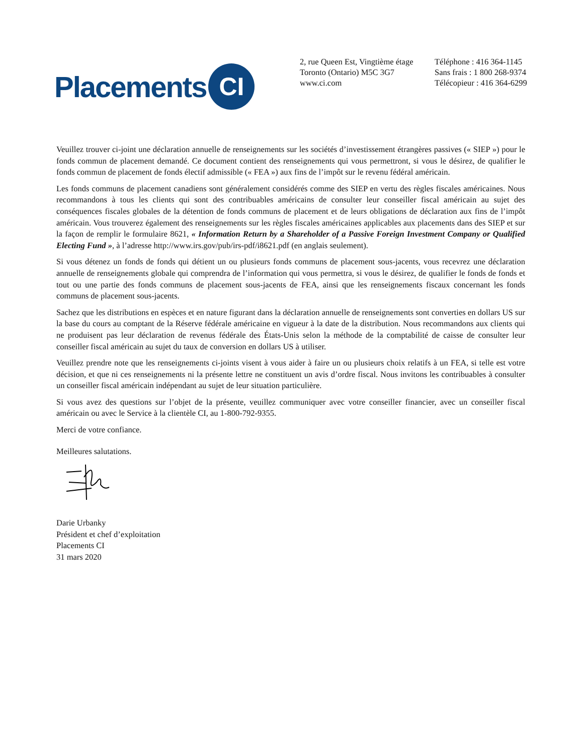Placements CI
2, rue Queen Est, Vingtième étage
Toronto (Ontario) M5C 3G7
www.ci.com
Téléphone : 416 364-1145
Sans frais : 1 800 268-9374
Télécopieur : 416 364-6299
Veuillez trouver ci-joint une déclaration annuelle de renseignements sur les sociétés d’investissement étrangères passives (« SIEP ») pour le fonds commun de placement demandé. Ce document contient des renseignements qui vous permettront, si vous le désirez, de qualifier le fonds commun de placement de fonds électif admissible (« FEA ») aux fins de l’impôt sur le revenu fédéral américain.
Les fonds communs de placement canadiens sont généralement considérés comme des SIEP en vertu des règles fiscales américaines. Nous recommandons à tous les clients qui sont des contribuables américains de consulter leur conseiller fiscal américain au sujet des conséquences fiscales globales de la détention de fonds communs de placement et de leurs obligations de déclaration aux fins de l’impôt américain. Vous trouverez également des renseignements sur les règles fiscales américaines applicables aux placements dans des SIEP et sur la façon de remplir le formulaire 8621, « Information Return by a Shareholder of a Passive Foreign Investment Company or Qualified Electing Fund », à l’adresse http://www.irs.gov/pub/irs-pdf/i8621.pdf (en anglais seulement).
Si vous détenez un fonds de fonds qui détient un ou plusieurs fonds communs de placement sous-jacents, vous recevrez une déclaration annuelle de renseignements globale qui comprendra de l’information qui vous permettra, si vous le désirez, de qualifier le fonds de fonds et tout ou une partie des fonds communs de placement sous-jacents de FEA, ainsi que les renseignements fiscaux concernant les fonds communs de placement sous-jacents.
Sachez que les distributions en espèces et en nature figurant dans la déclaration annuelle de renseignements sont converties en dollars US sur la base du cours au comptant de la Réserve fédérale américaine en vigueur à la date de la distribution. Nous recommandons aux clients qui ne produisent pas leur déclaration de revenus fédérale des États-Unis selon la méthode de la comptabilité de caisse de consulter leur conseiller fiscal américain au sujet du taux de conversion en dollars US à utiliser.
Veuillez prendre note que les renseignements ci-joints visent à vous aider à faire un ou plusieurs choix relatifs à un FEA, si telle est votre décision, et que ni ces renseignements ni la présente lettre ne constituent un avis d’ordre fiscal. Nous invitons les contribuables à consulter un conseiller fiscal américain indépendant au sujet de leur situation particulière.
Si vous avez des questions sur l’objet de la présente, veuillez communiquer avec votre conseiller financier, avec un conseiller fiscal américain ou avec le Service à la clientèle CI, au 1-800-792-9355.
Merci de votre confiance.
Meilleures salutations.
Darie Urbanky
Président et chef d’exploitation
Placements CI
31 mars 2020